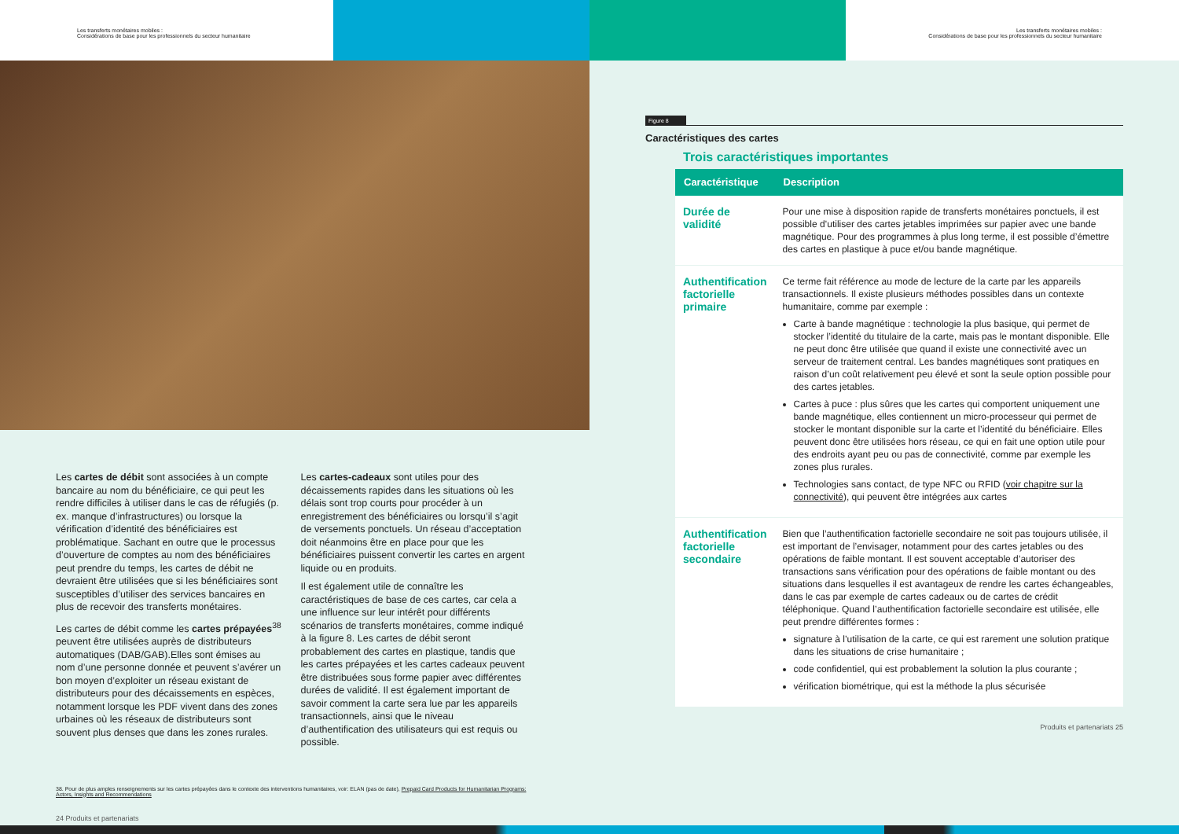Les transferts monétaires mobiles :
Considérations de base pour les professionnels du secteur humanitaire
Les transferts monétaires mobiles :
Considérations de base pour les professionnels du secteur humanitaire
Les cartes de débit sont associées à un compte bancaire au nom du bénéficiaire, ce qui peut les rendre difficiles à utiliser dans le cas de réfugiés (p. ex. manque d’infrastructures) ou lorsque la vérification d’identité des bénéficiaires est problématique. Sachant en outre que le processus d’ouverture de comptes au nom des bénéficiaires peut prendre du temps, les cartes de débit ne devraient être utilisées que si les bénéficiaires sont susceptibles d’utiliser des services bancaires en plus de recevoir des transferts monétaires.
Les cartes de débit comme les cartes prépayées<sup>38</sup> peuvent être utilisées auprès de distributeurs automatiques (DAB/GAB).Elles sont émises au nom d’une personne donnée et peuvent s’avérer un bon moyen d’exploiter un réseau existant de distributeurs pour des décaissements en espèces, notamment lorsque les PDF vivent dans des zones urbaines où les réseaux de distributeurs sont souvent plus denses que dans les zones rurales.
Les cartes-cadeaux sont utiles pour des décaissements rapides dans les situations où les délais sont trop courts pour procéder à un enregistrement des bénéficiaires ou lorsqu’il s’agit de versements ponctuels. Un réseau d’acceptation doit néanmoins être en place pour que les bénéficiaires puissent convertir les cartes en argent liquide ou en produits.
Il est également utile de connaître les caractéristiques de base de ces cartes, car cela a une influence sur leur intérêt pour différents scénarios de transferts monétaires, comme indiqué à la figure 8. Les cartes de débit seront probablement des cartes en plastique, tandis que les cartes prépayées et les cartes cadeaux peuvent être distribuées sous forme papier avec différentes durées de validité. Il est également important de savoir comment la carte sera lue par les appareils transactionnels, ainsi que le niveau d’authentification des utilisateurs qui est requis ou possible.
38. Pour de plus amples renseignements sur les cartes prépayées dans le contexte des interventions humanitaires, voir: ELAN (pas de date), Prepaid Card Products for Humanitarian Programs: Actors, Insights and Recommendations
24 Produits et partenariats
Figure 8
Caractéristiques des cartes
Trois caractéristiques importantes
| Caractéristique | Description |
| --- | --- |
| Durée de validité | Pour une mise à disposition rapide de transferts monétaires ponctuels, il est possible d’utiliser des cartes jetables imprimées sur papier avec une bande magnétique. Pour des programmes à plus long terme, il est possible d’émettre des cartes en plastique à puce et/ou bande magnétique. |
| Authentification factorielle primaire | Ce terme fait référence au mode de lecture de la carte par les appareils transactionnels. Il existe plusieurs méthodes possibles dans un contexte humanitaire, comme par exemple : Carte à bande magnétique : technologie la plus basique, qui permet de stocker l’identité du titulaire de la carte, mais pas le montant disponible. Elle ne peut donc être utilisée que quand il existe une connectivité avec un serveur de traitement central. Les bandes magnétiques sont pratiques en raison d’un coût relativement peu élevé et sont la seule option possible pour des cartes jetables. Cartes à puce : plus sûres que les cartes qui comportent uniquement une bande magnétique, elles contiennent un micro-processeur qui permet de stocker le montant disponible sur la carte et l’identité du bénéficiaire. Elles peuvent donc être utilisées hors réseau, ce qui en fait une option utile pour des endroits ayant peu ou pas de connectivité, comme par exemple les zones plus rurales. Technologies sans contact, de type NFC ou RFID ( voir chapitre sur la connectivité ), qui peuvent être intégrées aux cartes |
| Authentification factorielle secondaire | Bien que l’authentification factorielle secondaire ne soit pas toujours utilisée, il est important de l’envisager, notamment pour des cartes jetables ou des opérations de faible montant. Il est souvent acceptable d’autoriser des transactions sans vérification pour des opérations de faible montant ou des situations dans lesquelles il est avantageux de rendre les cartes échangeables, dans le cas par exemple de cartes cadeaux ou de cartes de crédit téléphonique. Quand l’authentification factorielle secondaire est utilisée, elle peut prendre différentes formes : signature à l’utilisation de la carte, ce qui est rarement une solution pratique dans les situations de crise humanitaire ; code confidentiel, qui est probablement la solution la plus courante ; vérification biométrique, qui est la méthode la plus sécurisée |
Produits et partenariats 25